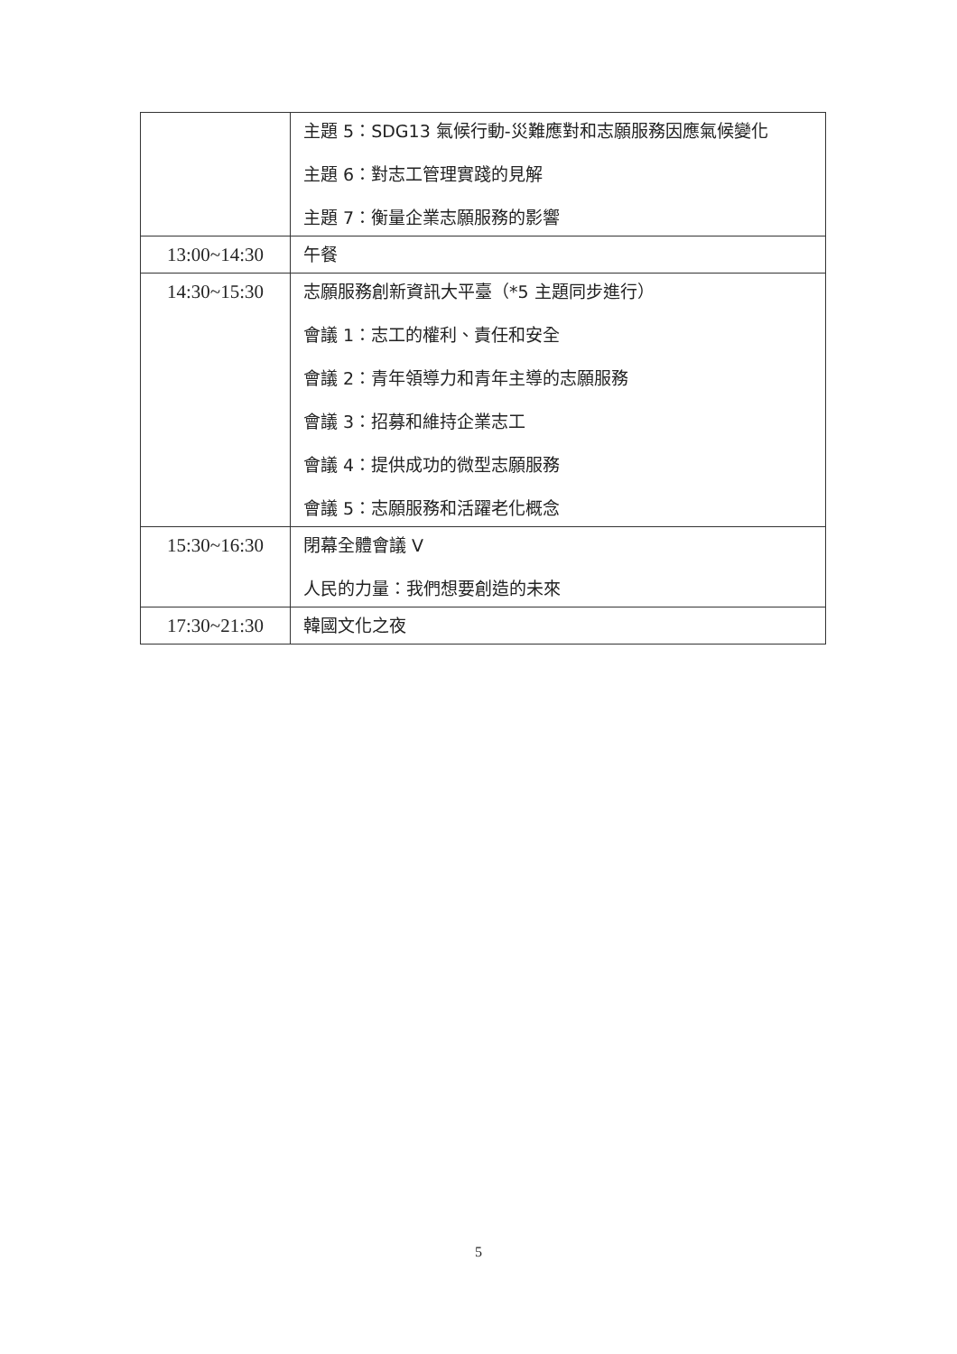| | 主題 5：SDG13 氣候行動-災難應對和志願服務因應氣候變化 主題 6：對志工管理實踐的見解 主題 7：衡量企業志願服務的影響 |
| 13:00~14:30 | 午餐 |
| 14:30~15:30 | 志願服務創新資訊大平臺（*5 主題同步進行） 會議 1：志工的權利、責任和安全 會議 2：青年領導力和青年主導的志願服務 會議 3：招募和維持企業志工 會議 4：提供成功的微型志願服務 會議 5：志願服務和活躍老化概念 |
| 15:30~16:30 | 閉幕全體會議 V 人民的力量：我們想要創造的未來 |
| 17:30~21:30 | 韓國文化之夜 |
5